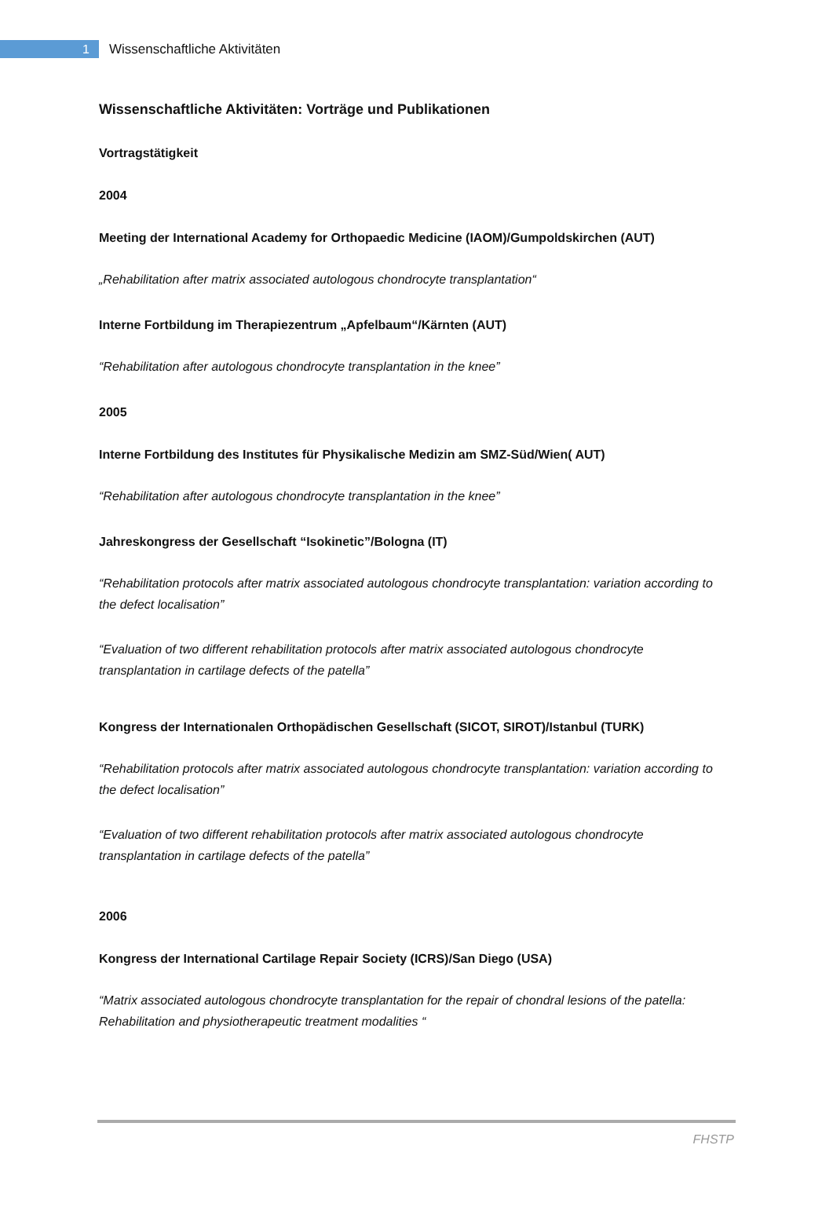1
Wissenschaftliche Aktivitäten
Wissenschaftliche Aktivitäten: Vorträge und Publikationen
Vortragstätigkeit
2004
Meeting der International Academy for Orthopaedic Medicine (IAOM)/Gumpoldskirchen (AUT)
„Rehabilitation after matrix associated autologous chondrocyte transplantation“
Interne Fortbildung im Therapiezentrum „Apfelbaum“/Kärnten (AUT)
“Rehabilitation after autologous chondrocyte transplantation in the knee”
2005
Interne Fortbildung des Institutes für Physikalische Medizin am SMZ-Süd/Wien( AUT)
“Rehabilitation after autologous chondrocyte transplantation in the knee”
Jahreskongress der Gesellschaft “Isokinetic”/Bologna (IT)
“Rehabilitation protocols after matrix associated autologous chondrocyte transplantation: variation according to the defect localisation”
“Evaluation of two different rehabilitation protocols after matrix associated autologous chondrocyte transplantation in cartilage defects of the patella”
Kongress der Internationalen Orthopädischen Gesellschaft (SICOT, SIROT)/Istanbul (TURK)
“Rehabilitation protocols after matrix associated autologous chondrocyte transplantation: variation according to the defect localisation”
“Evaluation of two different rehabilitation protocols after matrix associated autologous chondrocyte transplantation in cartilage defects of the patella”
2006
Kongress der International Cartilage Repair Society (ICRS)/San Diego (USA)
“Matrix associated autologous chondrocyte transplantation for the repair of chondral lesions of the patella:
Rehabilitation and physiotherapeutic treatment modalities “
FHSTP